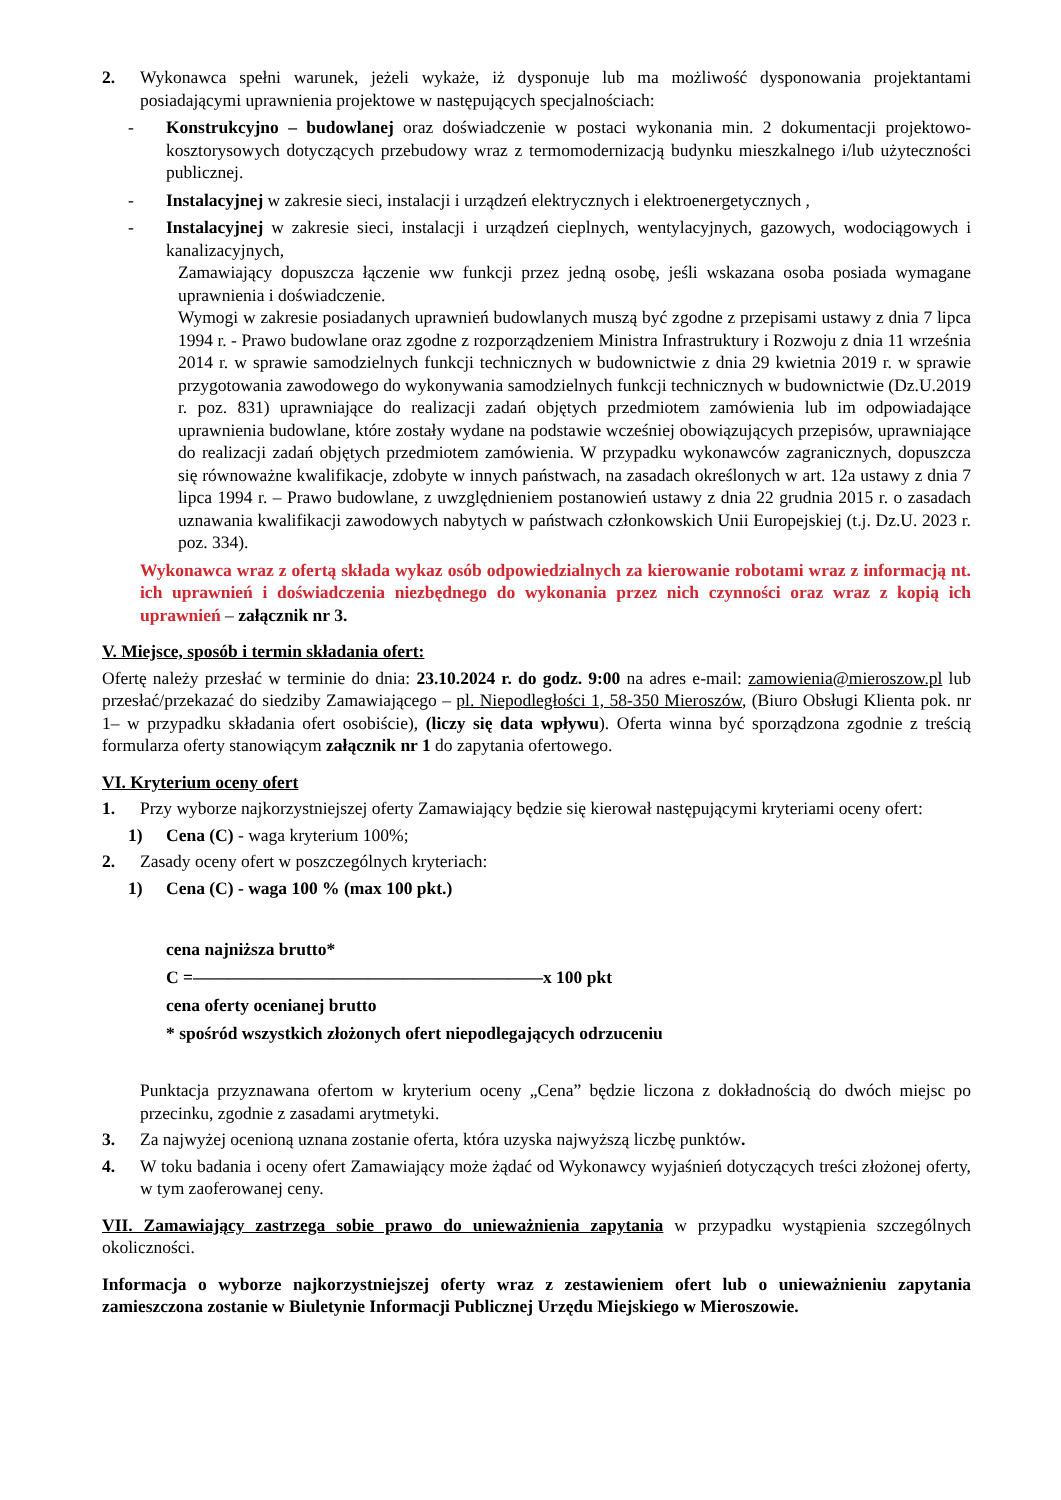2. Wykonawca spełni warunek, jeżeli wykaże, iż dysponuje lub ma możliwość dysponowania projektantami posiadającymi uprawnienia projektowe w następujących specjalnościach:
- Konstrukcyjno – budowlanej oraz doświadczenie w postaci wykonania min. 2 dokumentacji projektowo-kosztorysowych dotyczących przebudowy wraz z termomodernizacją budynku mieszkalnego i/lub użyteczności publicznej.
- Instalacyjnej w zakresie sieci, instalacji i urządzeń elektrycznych i elektroenergetycznych ,
- Instalacyjnej w zakresie sieci, instalacji i urządzeń cieplnych, wentylacyjnych, gazowych, wodociągowych i kanalizacyjnych,
Zamawiający dopuszcza łączenie ww funkcji przez jedną osobę, jeśli wskazana osoba posiada wymagane uprawnienia i doświadczenie.
Wymogi w zakresie posiadanych uprawnień budowlanych muszą być zgodne z przepisami ustawy z dnia 7 lipca 1994 r. - Prawo budowlane oraz zgodne z rozporządzeniem Ministra Infrastruktury i Rozwoju z dnia 11 września 2014 r. w sprawie samodzielnych funkcji technicznych w budownictwie z dnia 29 kwietnia 2019 r. w sprawie przygotowania zawodowego do wykonywania samodzielnych funkcji technicznych w budownictwie (Dz.U.2019 r. poz. 831) uprawniające do realizacji zadań objętych przedmiotem zamówienia lub im odpowiadające uprawnienia budowlane, które zostały wydane na podstawie wcześniej obowiązujących przepisów, uprawniające do realizacji zadań objętych przedmiotem zamówienia. W przypadku wykonawców zagranicznych, dopuszcza się równoważne kwalifikacje, zdobyte w innych państwach, na zasadach określonych w art. 12a ustawy z dnia 7 lipca 1994 r. – Prawo budowlane, z uwzględnieniem postanowień ustawy z dnia 22 grudnia 2015 r. o zasadach uznawania kwalifikacji zawodowych nabytych w państwach członkowskich Unii Europejskiej (t.j. Dz.U. 2023 r. poz. 334).
Wykonawca wraz z ofertą składa wykaz osób odpowiedzialnych za kierowanie robotami wraz z informacją nt. ich uprawnień i doświadczenia niezbędnego do wykonania przez nich czynności oraz wraz z kopią ich uprawnień – załącznik nr 3.
V. Miejsce, sposób i termin składania ofert:
Ofertę należy przesłać w terminie do dnia: 23.10.2024 r. do godz. 9:00 na adres e-mail: zamowienia@mieroszow.pl lub przesłać/przekazać do siedziby Zamawiającego – pl. Niepodległości 1, 58-350 Mieroszów, (Biuro Obsługi Klienta pok. nr 1– w przypadku składania ofert osobiście), (liczy się data wpływu). Oferta winna być sporządzona zgodnie z treścią formularza oferty stanowiącym załącznik nr 1 do zapytania ofertowego.
VI. Kryterium oceny ofert
1. Przy wyborze najkorzystniejszej oferty Zamawiający będzie się kierował następującymi kryteriami oceny ofert:
1) Cena (C) - waga kryterium 100%;
2. Zasady oceny ofert w poszczególnych kryteriach:
1) Cena (C) - waga 100 % (max 100 pkt.)
cena najniższa brutto*
C =————————————————————x 100 pkt
cena oferty ocenianej brutto
* spośród wszystkich złożonych ofert niepodlegających odrzuceniu
Punktacja przyznawana ofertom w kryterium oceny „Cena” będzie liczona z dokładnością do dwóch miejsc po przecinku, zgodnie z zasadami arytmetyki.
3. Za najwyżej ocenioną uznana zostanie oferta, która uzyska najwyższą liczbę punktów.
4. W toku badania i oceny ofert Zamawiający może żądać od Wykonawcy wyjaśnień dotyczących treści złożonej oferty, w tym zaoferowanej ceny.
VII. Zamawiający zastrzega sobie prawo do unieważnienia zapytania w przypadku wystąpienia szczególnych okoliczności.
Informacja o wyborze najkorzystniejszej oferty wraz z zestawieniem ofert lub o unieważnieniu zapytania zamieszczona zostanie w Biuletynie Informacji Publicznej Urzędu Miejskiego w Mieroszowie.